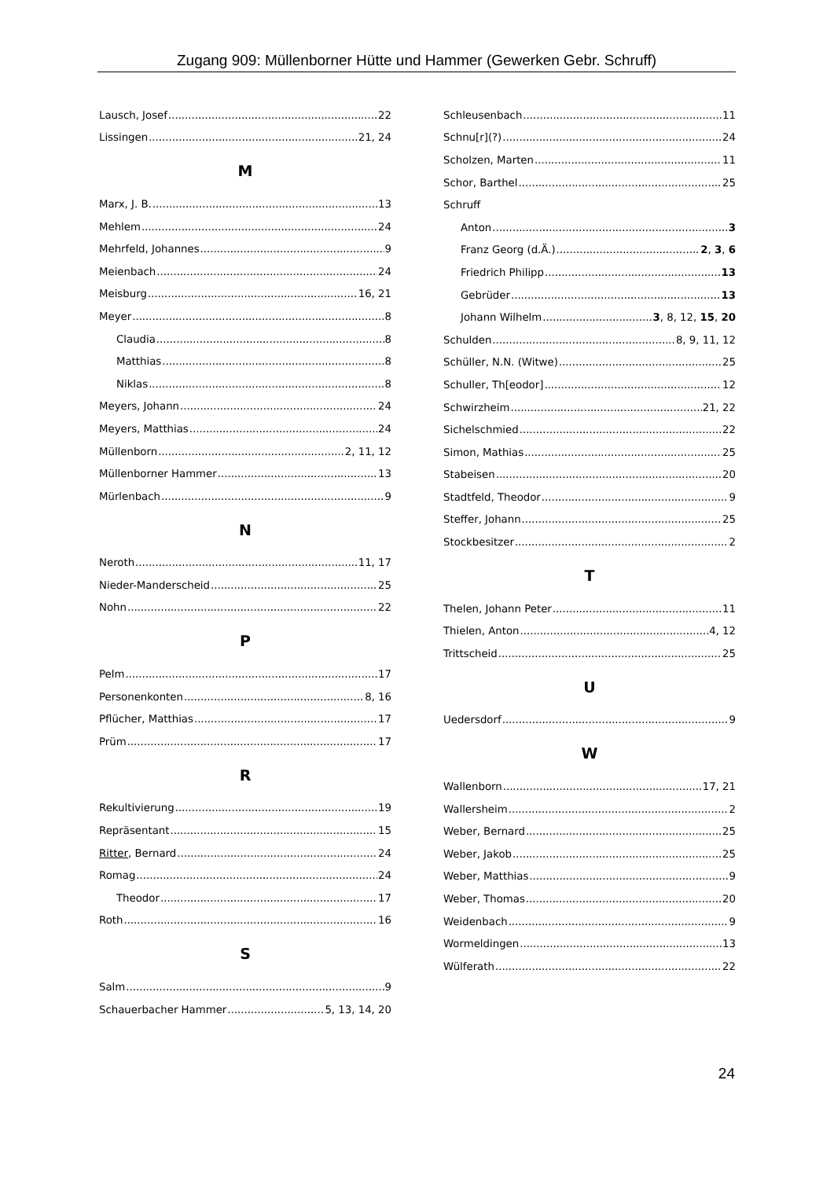Zugang 909: Müllenborner Hütte und Hammer (Gewerken Gebr. Schruff)
Lausch, Josef 22
Lissingen 21, 24
M
Marx, J. B. 13
Mehlem 24
Mehrfeld, Johannes 9
Meienbach 24
Meisburg 16, 21
Meyer 8
Claudia 8
Matthias 8
Niklas 8
Meyers, Johann 24
Meyers, Matthias 24
Müllenborn 2, 11, 12
Müllenborner Hammer 13
Mürlenbach 9
N
Neroth 11, 17
Nieder-Manderscheid 25
Nohn 22
P
Pelm 17
Personenkonten 8, 16
Pflücher, Matthias 17
Prüm 17
R
Rekultivierung 19
Repräsentant 15
Ritter, Bernard 24
Romag 24
Theodor 17
Roth 16
S
Salm 9
Schauerbacher Hammer 5, 13, 14, 20
Schleusenbach 11
Schnu[r](?) 24
Scholzen, Marten 11
Schor, Barthel 25
Schruff
Anton 3
Franz Georg (d.Ä.) 2, 3, 6
Friedrich Philipp 13
Gebrüder 13
Johann Wilhelm 3, 8, 12, 15, 20
Schulden 8, 9, 11, 12
Schüller, N.N. (Witwe) 25
Schuller, Th[eodor] 12
Schwirzheim 21, 22
Sichelschmied 22
Simon, Mathias 25
Stabeisen 20
Stadtfeld, Theodor 9
Steffer, Johann 25
Stockbesitzer 2
T
Thelen, Johann Peter 11
Thielen, Anton 4, 12
Trittscheid 25
U
Uedersdorf 9
W
Wallenborn 17, 21
Wallersheim 2
Weber, Bernard 25
Weber, Jakob 25
Weber, Matthias 9
Weber, Thomas 20
Weidenbach 9
Wormeldingen 13
Wülferath 22
24